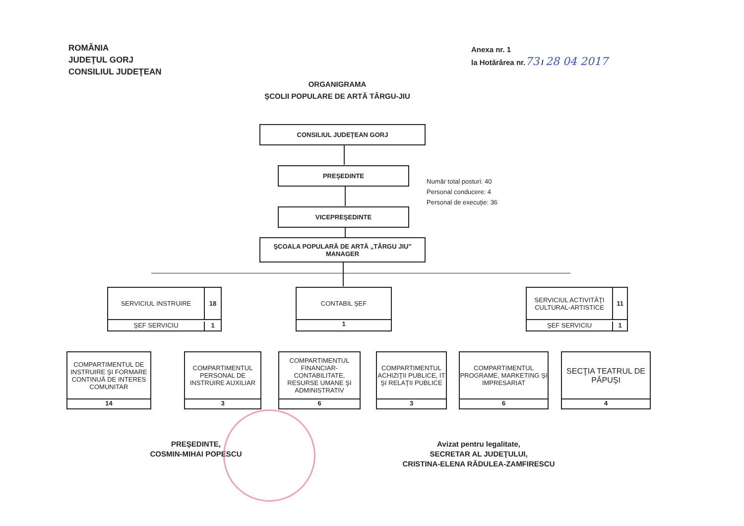ROMÂNIA
JUDEŢUL GORJ
CONSILIUL JUDEŢEAN
Anexa nr. 1
la Hotărârea nr.73 / 28 04 2017
ORGANIGRAMA
ŞCOLII POPULARE DE ARTĂ TÂRGU-JIU
CONSILIUL JUDEŢEAN GORJ
PREŞEDINTE
VICEPREŞEDINTE
ŞCOALA POPULARĂ DE ARTĂ „TÂRGU JIU"
MANAGER
Număr total posturi: 40
Personal conducere: 4
Personal de execuţie: 36
SERVICIUL INSTRUIRE
18
ŞEF SERVICIU
1
CONTABIL ŞEF
1
SERVICIUL ACTIVITĂŢI CULTURAL-ARTISTICE
11
ŞEF SERVICIU
1
COMPARTIMENTUL DE INSTRUIRE ŞI FORMARE CONTINUĂ DE INTERES COMUNITAR
14
COMPARTIMENTUL PERSONAL DE INSTRUIRE AUXILIAR
3
COMPARTIMENTUL FINANCIAR-CONTABILITATE, RESURSE UMANE ŞI ADMINISTRATIV
6
COMPARTIMENTUL ACHIZIŢII PUBLICE, IT ŞI RELAŢII PUBLICE
3
COMPARTIMENTUL PROGRAME, MARKETING ŞI IMPRESARIAT
6
SECŢIA TEATRUL DE PĂPUŞI
4
PREŞEDINTE,
COSMIN-MIHAI POPESCU
Avizat pentru legalitate,
SECRETAR AL JUDEŢULUI,
CRISTINA-ELENA RĂDULEA-ZAMFIRESCU